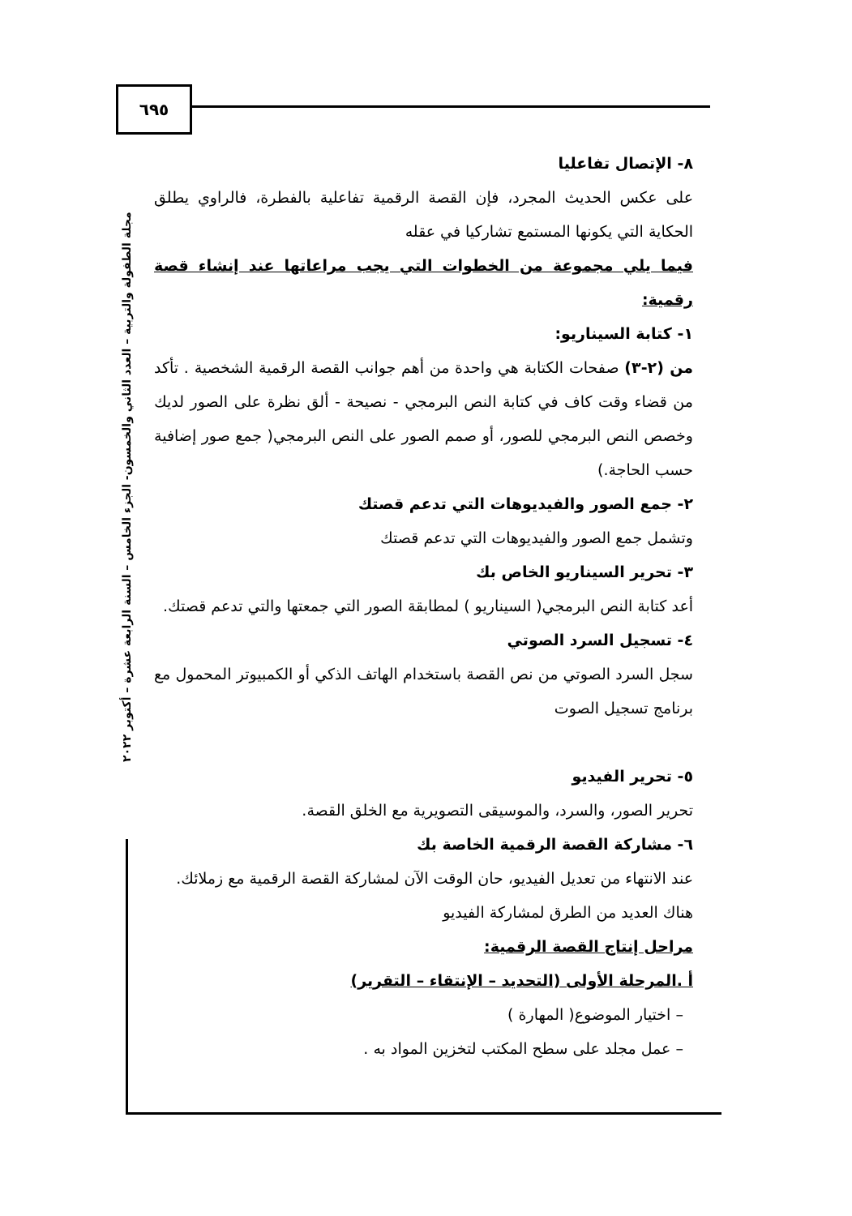٦٩٥
٨- الإتصال تفاعليا
على عكس الحديث المجرد، فإن القصة الرقمية تفاعلية بالفطرة، فالراوي يطلق الحكاية التي يكونها المستمع تشاركيا في عقله
فيما يلي مجموعة من الخطوات التي يجب مراعاتها عند إنشاء قصة رقمية:
١- كتابة السيناريو:
من (٢-٣) صفحات الكتابة هي واحدة من أهم جوانب القصة الرقمية الشخصية . تأكد من قضاء وقت كاف في كتابة النص البرمجي - نصيحة - ألق نظرة على الصور لديك وخصص النص البرمجي للصور، أو صمم الصور على النص البرمجي( جمع صور إضافية حسب الحاجة.)
٢- جمع الصور والفيديوهات التي تدعم قصتك
وتشمل جمع الصور والفيديوهات التي تدعم قصتك
٣- تحرير السيناريو الخاص بك
أعد كتابة النص البرمجي( السيناريو ) لمطابقة الصور التي جمعتها والتي تدعم قصتك.
٤- تسجيل السرد الصوتي
سجل السرد الصوتي من نص القصة باستخدام الهاتف الذكي أو الكمبيوتر المحمول مع برنامج تسجيل الصوت
٥- تحرير الفيديو
تحرير الصور، والسرد، والموسيقى التصويرية مع الخلق القصة.
٦- مشاركة القصة الرقمية الخاصة بك
عند الانتهاء من تعديل الفيديو، حان الوقت الآن لمشاركة القصة الرقمية مع زملائك.
هناك العديد من الطرق لمشاركة الفيديو
مراحل إنتاج القصة الرقمية:
أ .المرحلة الأولى (التحديد – الإنتقاء – التقرير)
– اختيار الموضوع( المهارة )
– عمل مجلد على سطح المكتب لتخزين المواد به .
مجلة الطفولة والتربية – العدد الثاني والخمسون- الجزء الخامس – السنة الرابعة عشرة – أكتوبر ٢٠٢٢